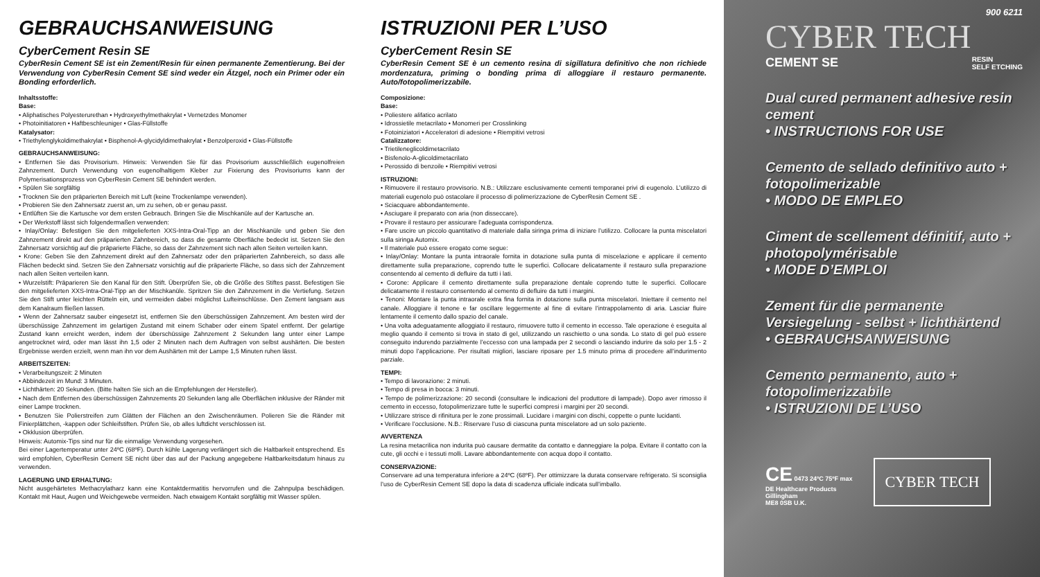GEBRAUCHSANWEISUNG
CyberCement Resin SE
CyberResin Cement SE ist ein Zement/Resin für einen permanente Zementierung. Bei der Verwendung von CyberResin Cement SE sind weder ein Ätzgel, noch ein Primer oder ein Bonding erforderlich.
Inhaltsstoffe:
Base:
• Aliphatisches Polyesterurethan • Hydroxyethylmethakrylat • Vernetzdes Monomer
• Photoinitiatoren • Haftbeschleuniger • Glas-Füllstoffe
Katalysator:
• Triethylenglykoldimethakrylat • Bisphenol-A-glycidyldimethakrylat • Benzolperoxid • Glas-Füllstoffe
GEBRAUCHSANWEISUNG:
• Entfernen Sie das Provisorium. Hinweis: Verwenden Sie für das Provisorium ausschließlich eugenolfreien Zahnzement. Durch Verwendung von eugenolhaltigem Kleber zur Fixierung des Provisoriums kann der Polymerisationsprozess von CyberResin Cement SE behindert werden.
• Spülen Sie sorgfältig
• Trocknen Sie den präparierten Bereich mit Luft (keine Trockenlampe verwenden).
• Probieren Sie den Zahnersatz zuerst an, um zu sehen, ob er genau passt.
• Entlüften Sie die Kartusche vor dem ersten Gebrauch. Bringen Sie die Mischkanüle auf der Kartusche an.
• Der Werkstoff lässt sich folgendermaßen verwenden:
• Inlay/Onlay: Befestigen Sie den mitgelieferten XXS-Intra-Oral-Tipp an der Mischkanüle und geben Sie den Zahnzement direkt auf den präparierten Zahnbereich, so dass die gesamte Oberfläche bedeckt ist. Setzen Sie den Zahnersatz vorsichtig auf die präparierte Fläche, so dass der Zahnzement sich nach allen Seiten verteilen kann.
• Krone: Geben Sie den Zahnzement direkt auf den Zahnersatz oder den präparierten Zahnbereich, so dass alle Flächen bedeckt sind. Setzen Sie den Zahnersatz vorsichtig auf die präparierte Fläche, so dass sich der Zahnzement nach allen Seiten verteilen kann.
• Wurzelstift: Präparieren Sie den Kanal für den Stift. Überprüfen Sie, ob die Größe des Stiftes passt. Befestigen Sie den mitgelieferten XXS-Intra-Oral-Tipp an der Mischkanüle. Spritzen Sie den Zahnzement in die Vertiefung. Setzen Sie den Stift unter leichten Rütteln ein, und vermeiden dabei möglichst Lufteinschlüsse. Den Zement langsam aus dem Kanalraum fließen lassen.
• Wenn der Zahnersatz sauber eingesetzt ist, entfernen Sie den überschüssigen Zahnzement. Am besten wird der überschüssige Zahnzement im gelartigen Zustand mit einem Schaber oder einem Spatel entfernt. Der gelartige Zustand kann erreicht werden, indem der überschüssige Zahnzement 2 Sekunden lang unter einer Lampe angetrocknet wird, oder man lässt ihn 1,5 oder 2 Minuten nach dem Auftragen von selbst aushärten. Die besten Ergebnisse werden erzielt, wenn man ihn vor dem Aushärten mit der Lampe 1,5 Minuten ruhen lässt.
ARBEITSZEITEN:
• Verarbeitungszeit: 2 Minuten
• Abbindezeit im Mund: 3 Minuten.
• Lichthärten: 20 Sekunden. (Bitte halten Sie sich an die Empfehlungen der Hersteller).
• Nach dem Entfernen des überschüssigen Zahnzements 20 Sekunden lang alle Oberflächen inklusive der Ränder mit einer Lampe trocknen.
• Benutzen Sie Polierstreifen zum Glätten der Flächen an den Zwischenräumen. Polieren Sie die Ränder mit Finierplättchen, -kappen oder Schleifstiften. Prüfen Sie, ob alles luftdicht verschlossen ist.
• Okklusion überprüfen.
Hinweis: Automix-Tips sind nur für die einmalige Verwendung vorgesehen.
Bei einer Lagertemperatur unter 24ºC (68ºF). Durch kühle Lagerung verlängert sich die Haltbarkeit entsprechend. Es wird empfohlen, CyberResin Cement SE nicht über das auf der Packung angegebene Haltbarkeitsdatum hinaus zu verwenden.
LAGERUNG UND ERHALTUNG:
Nicht ausgehärtetes Methacrylatharz kann eine Kontaktdermatitis hervorrufen und die Zahnpulpa beschädigen. Kontakt mit Haut, Augen und Weichgewebe vermeiden. Nach etwaigem Kontakt sorgfältig mit Wasser spülen.
ISTRUZIONI PER L’USO
CyberCement Resin SE
CyberResin Cement SE è un cemento resina di sigillatura definitivo che non richiede mordenzatura, priming o bonding prima di alloggiare il restauro permanente. Auto/fotopolimerizzabile.
Composizione:
Base:
• Poliestere alifatico acrilato
• Idrossietile metacrilato • Monomeri per Crosslinking
• Fotoiniziatori • Acceleratori di adesione • Riempitivi vetrosi
Catalizzatore:
• Trietilenеglicoldimetacrilato
• Bisfenolo-A-glicoldimetacrilato
• Perossido di benzoile • Riempitivi vetrosi
ISTRUZIONI:
• Rimuovere il restauro provvisorio. N.B.: Utilizzare esclusivamente cementi temporanei privi di eugenolo. L’utilizzo di materiali eugenolo può ostacolare il processo di polimerizzazione de CyberResin Cement SE .
• Sciacquare abbondantemente.
• Asciugare il preparato con aria (non disseccare).
• Provare il restauro per assicurare l’adeguata corrispondenza.
• Fare uscire un piccolo quantitativo di materiale dalla siringa prima di iniziare l’utilizzo. Collocare la punta miscelatori sulla siringa Automix.
• Il materiale può essere erogato come segue:
• Inlay/Onlay: Montare la punta intraorale fornita in dotazione sulla punta di miscelazione e applicare il cemento direttamente sulla preparazione, coprendo tutte le superfici. Collocare delicatamente il restauro sulla preparazione consentendo al cemento di defluire da tutti i lati.
• Corone: Applicare il cemento direttamente sulla preparazione dentale coprendo tutte le superfici. Collocare delicatamente il restauro consentendo al cemento di defluire da tutti i margini.
• Tenoni: Montare la punta intraorale extra fina fornita in dotazione sulla punta miscelatori. Iniettare il cemento nel canale. Alloggiare il tenone e far oscillare leggermente al fine di evitare l’intrappolamento di aria. Lasciar fluire lentamente il cemento dallo spazio del canale.
• Una volta adeguatamente alloggiato il restauro, rimuovere tutto il cemento in eccesso. Tale operazione è eseguita al meglio quando il cemento si trova in stato di gel, utilizzando un raschietto o una sonda. Lo stato di gel può essere conseguito indurendo parzialmente l’eccesso con una lampada per 2 secondi o lasciando indurire da solo per 1.5 - 2 minuti dopo l’applicazione. Per risultati migliori, lasciare riposare per 1.5 minuto prima di procedere all’indurimento parziale.
TEMPI:
• Tempo di lavorazione: 2 minuti.
• Tempo di presa in bocca: 3 minuti.
• Tempo de polimerizzazione: 20 secondi (consultare le indicazioni del produttore di lampade). Dopo aver rimosso il cemento in eccesso, fotopolimerizzare tutte le superfici compresi i margini per 20 secondi.
• Utilizzare strisce di rifinitura per le zone prossimali. Lucidare i margini con dischi, coppette o punte lucidanti.
• Verificare l’occlusione. N.B.: Riservare l’uso di ciascuna punta miscelatore ad un solo paziente.
AVVERTENZA
La resina metacrilica non indurita può causare dermatite da contatto e danneggiare la polpa. Evitare il contatto con la cute, gli occhi e i tessuti molli. Lavare abbondantemente con acqua dopo il contatto.
CONSERVAZIONE:
Conservare ad una temperatura inferiore a 24ºC (68ºF). Per ottimizzare la durata conservare refrigerato. Si sconsiglia l’uso de CyberResin Cement SE dopo la data di scadenza ufficiale indicata sull’imballo.
900 6211
CYBER TECH
CEMENT SE RESIN
SELF ETCHING
Dual cured permanent adhesive resin cement
• INSTRUCTIONS FOR USE
Cemento de sellado definitivo auto + fotopolimerizable
• MODO DE EMPLEO
Ciment de scellement définitif, auto + photopolymérisable
• MODE D’EMPLOI
Zement für die permanente Versiegelung - selbst + lichthärtend
• GEBRAUCHSANWEISUNG
Cemento permanento, auto + fotopolimerizzabile
• ISTRUZIONI DE L’USO
CE 0473 24ºC 75ºF max
DE Healthcare Products
Gillingham
ME8 0SB U.K.
CYBER TECH